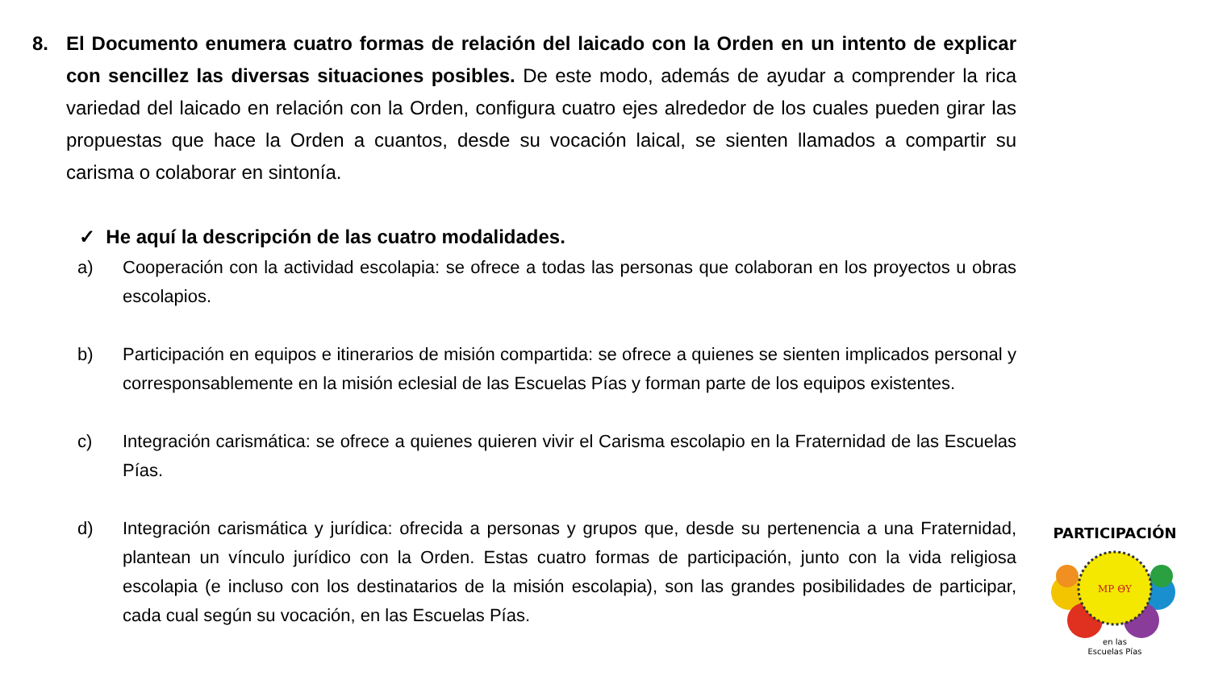8. El Documento enumera cuatro formas de relación del laicado con la Orden en un intento de explicar con sencillez las diversas situaciones posibles. De este modo, además de ayudar a comprender la rica variedad del laicado en relación con la Orden, configura cuatro ejes alrededor de los cuales pueden girar las propuestas que hace la Orden a cuantos, desde su vocación laical, se sienten llamados a compartir su carisma o colaborar en sintonía.
✓ He aquí la descripción de las cuatro modalidades.
a) Cooperación con la actividad escolapia: se ofrece a todas las personas que colaboran en los proyectos u obras escolapios.
b) Participación en equipos e itinerarios de misión compartida: se ofrece a quienes se sienten implicados personal y corresponsablemente en la misión eclesial de las Escuelas Pías y forman parte de los equipos existentes.
c) Integración carismática: se ofrece a quienes quieren vivir el Carisma escolapio en la Fraternidad de las Escuelas Pías.
d) Integración carismática y jurídica: ofrecida a personas y grupos que, desde su pertenencia a una Fraternidad, plantean un vínculo jurídico con la Orden. Estas cuatro formas de participación, junto con la vida religiosa escolapia (e incluso con los destinatarios de la misión escolapia), son las grandes posibilidades de participar, cada cual según su vocación, en las Escuelas Pías.
MP ΘΥ
PARTICIPACIÓN
en las
Escuelas Pías